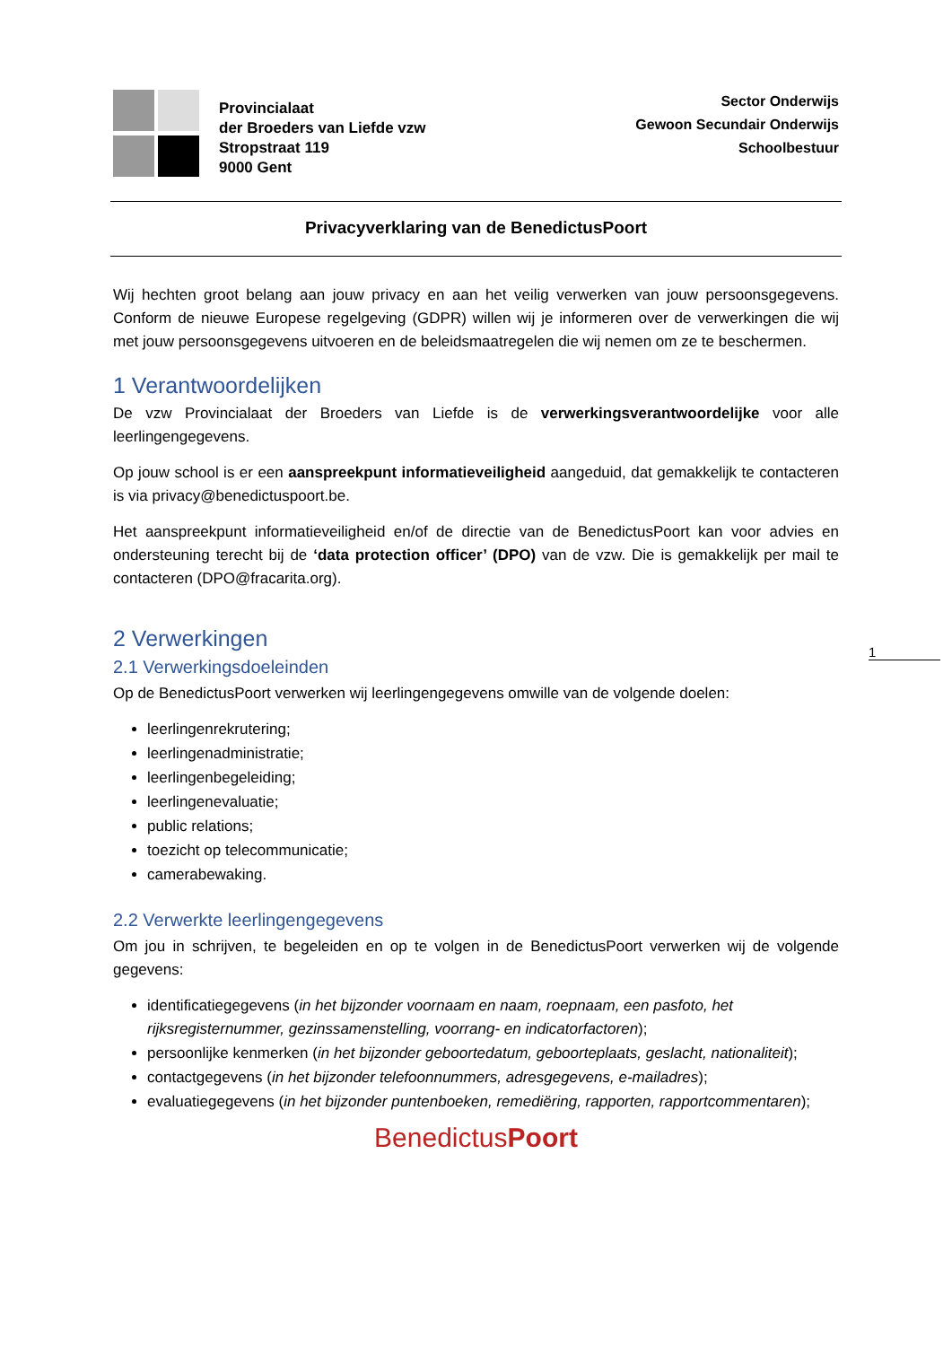Provincialaat
der Broeders van Liefde vzw
Stropstraat 119
9000 Gent
Sector Onderwijs
Gewoon Secundair Onderwijs
Schoolbestuur
Privacyverklaring van de BenedictusPoort
Wij hechten groot belang aan jouw privacy en aan het veilig verwerken van jouw persoonsgegevens. Conform de nieuwe Europese regelgeving (GDPR) willen wij je informeren over de verwerkingen die wij met jouw persoonsgegevens uitvoeren en de beleidsmaatregelen die wij nemen om ze te beschermen.
1 Verantwoordelijken
De vzw Provincialaat der Broeders van Liefde is de verwerkingsverantwoordelijke voor alle leerlingengegevens.
Op jouw school is er een aanspreekpunt informatieveiligheid aangeduid, dat gemakkelijk te contacteren is via privacy@benedictuspoort.be.
Het aanspreekpunt informatieveiligheid en/of de directie van de BenedictusPoort kan voor advies en ondersteuning terecht bij de ‘data protection officer’ (DPO) van de vzw. Die is gemakkelijk per mail te contacteren (DPO@fracarita.org).
2 Verwerkingen
2.1 Verwerkingsdoeleinden
Op de BenedictusPoort verwerken wij leerlingengegevens omwille van de volgende doelen:
leerlingenrekrutering;
leerlingenadministratie;
leerlingenbegeleiding;
leerlingenevaluatie;
public relations;
toezicht op telecommunicatie;
camerabewaking.
2.2 Verwerkte leerlingengegevens
Om jou in schrijven, te begeleiden en op te volgen in de BenedictusPoort verwerken wij de volgende gegevens:
identificatiegegevens (in het bijzonder voornaam en naam, roepnaam, een pasfoto, het rijksregisternummer, gezinssamenstelling, voorrang- en indicatorfactoren);
persoonlijke kenmerken (in het bijzonder geboortedatum, geboorteplaats, geslacht, nationaliteit);
contactgegevens (in het bijzonder telefoonnummers, adresgegevens, e-mailadres);
evaluatiegegevens (in het bijzonder puntenboeken, remediëring, rapporten, rapportcommentaren);
BenedictusPoort
1